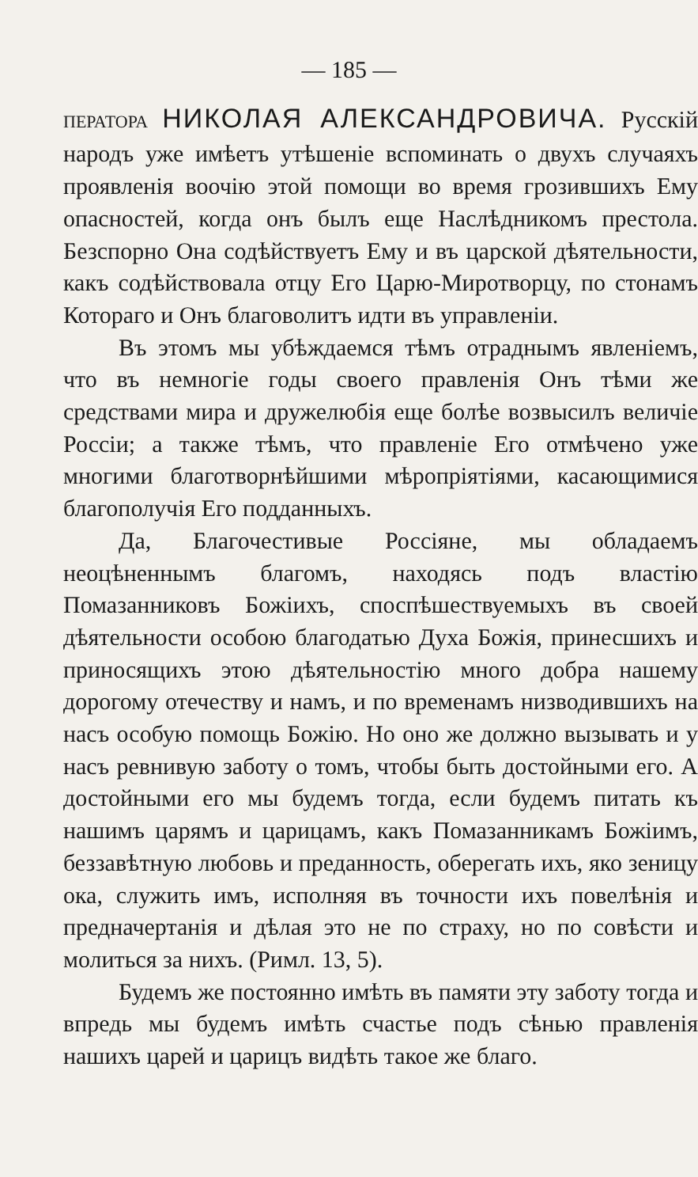— 185 —
ПЕРАТОРА НИКОЛАЯ АЛЕКСАНДРОВИЧА. Русскій народъ уже имѣетъ утѣшеніе вспоминать о двухъ случаяхъ проявленія воочію этой помощи во время грозившихъ Ему опасностей, когда онъ былъ еще Наслѣдникомъ престола. Безспорно Она содѣйствуетъ Ему и въ царской дѣятельности, какъ содѣйствовала отцу Его Царю-Миротворцу, по стонамъ Котораго и Онъ благоволитъ идти въ управленіи.
Въ этомъ мы убѣждаемся тѣмъ отраднымъ явленіемъ, что въ немногіе годы своего правленія Онъ тѣми же средствами мира и дружелюбія еще болѣе возвысилъ величіе Россіи; а также тѣмъ, что правленіе Его отмѣчено уже многими благотворнѣйшими мѣропріятіями, касающимися благополучія Его подданныхъ.
Да, Благочестивые Россіяне, мы обладаемъ неоцѣненнымъ благомъ, находясь подъ властію Помазанниковъ Божіихъ, споспѣшествуемыхъ въ своей дѣятельности особою благодатью Духа Божія, принесшихъ и приносящихъ этою дѣятельностію много добра нашему дорогому отечеству и намъ, и по временамъ низводившихъ на насъ особую помощь Божію. Но оно же должно вызывать и у насъ ревнивую заботу о томъ, чтобы быть достойными его. А достойными его мы будемъ тогда, если будемъ питать къ нашимъ царямъ и царицамъ, какъ Помазанникамъ Божіимъ, беззавѣтную любовь и преданность, оберегать ихъ, яко зеницу ока, служить имъ, исполняя въ точности ихъ повелѣнія и предначертанія и дѣлая это не по страху, но по совѣсти и молиться за нихъ. (Римл. 13, 5).
Будемъ же постоянно имѣть въ памяти эту заботу тогда и впредь мы будемъ имѣть счастье подъ сѣнью правленія нашихъ царей и царицъ видѣть такое же благо.